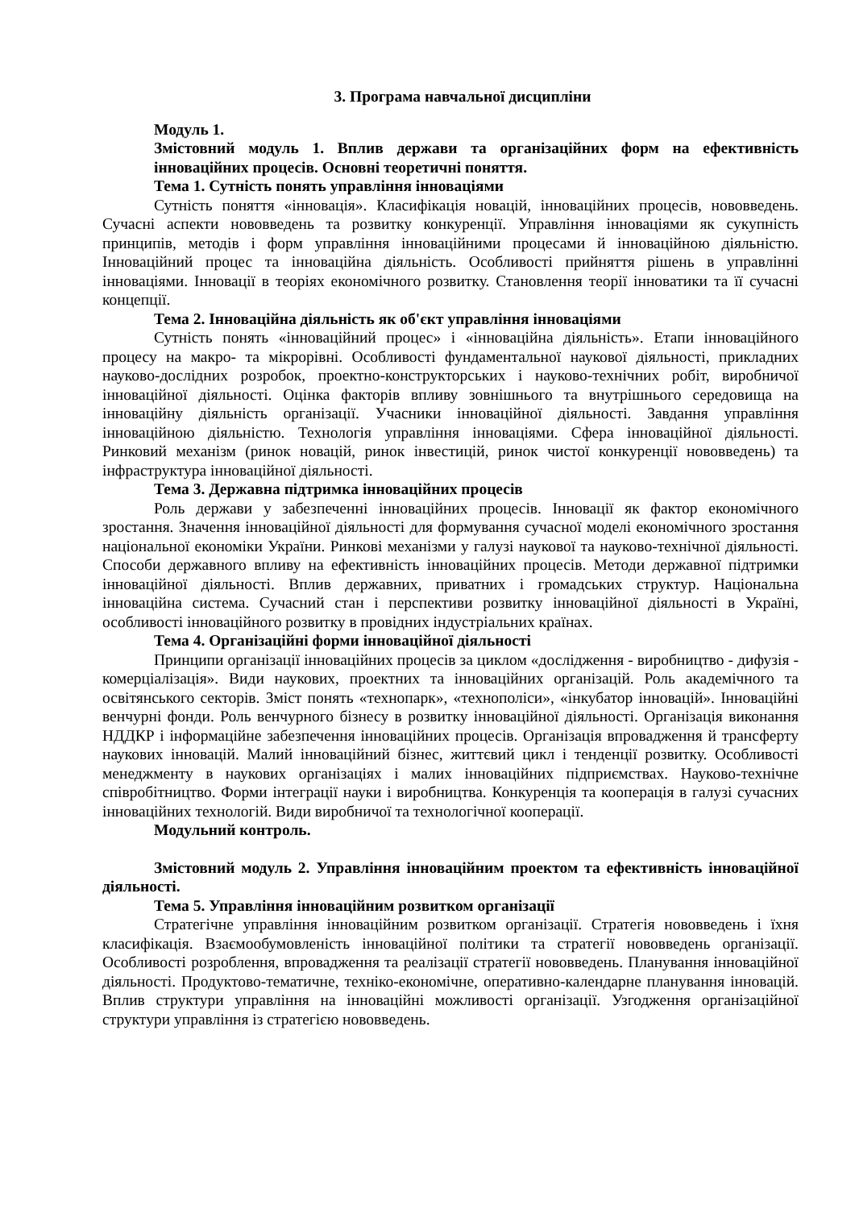3. Програма навчальної дисципліни
Модуль 1.
Змістовний модуль 1. Вплив держави та організаційних форм на ефективність інноваційних процесів. Основні теоретичні поняття.
Тема 1. Сутність понять управління інноваціями
Сутність поняття «інновація». Класифікація новацій, інноваційних процесів, нововведень. Сучасні аспекти нововведень та розвитку конкуренції. Управління інноваціями як сукупність принципів, методів і форм управління інноваційними процесами й інноваційною діяльністю. Інноваційний процес та інноваційна діяльність. Особливості прийняття рішень в управлінні інноваціями. Інновації в теоріях економічного розвитку. Становлення теорії інноватики та її сучасні концепції.
Тема 2. Інноваційна діяльність як об'єкт управління інноваціями
Сутність понять «інноваційний процес» і «інноваційна діяльність». Етапи інноваційного процесу на макро- та мікрорівні. Особливості фундаментальної наукової діяльності, прикладних науково-дослідних розробок, проектно-конструкторських і науково-технічних робіт, виробничої інноваційної діяльності. Оцінка факторів впливу зовнішнього та внутрішнього середовища на інноваційну діяльність організації. Учасники інноваційної діяльності. Завдання управління інноваційною діяльністю. Технологія управління інноваціями. Сфера інноваційної діяльності. Ринковий механізм (ринок новацій, ринок інвестицій, ринок чистої конкуренції нововведень) та інфраструктура інноваційної діяльності.
Тема 3. Державна підтримка інноваційних процесів
Роль держави у забезпеченні інноваційних процесів. Інновації як фактор економічного зростання. Значення інноваційної діяльності для формування сучасної моделі економічного зростання національної економіки України. Ринкові механізми у галузі наукової та науково-технічної діяльності. Способи державного впливу на ефективність інноваційних процесів. Методи державної підтримки інноваційної діяльності. Вплив державних, приватних і громадських структур. Національна інноваційна система. Сучасний стан і перспективи розвитку інноваційної діяльності в Україні, особливості інноваційного розвитку в провідних індустріальних країнах.
Тема 4. Організаційні форми інноваційної діяльності
Принципи організації інноваційних процесів за циклом «дослідження - виробництво - дифузія - комерціалізація». Види наукових, проектних та інноваційних організацій. Роль академічного та освітянського секторів. Зміст понять «технопарк», «технополіси», «інкубатор інновацій». Інноваційні венчурні фонди. Роль венчурного бізнесу в розвитку інноваційної діяльності. Організація виконання НДДКР і інформаційне забезпечення інноваційних процесів. Організація впровадження й трансферту наукових інновацій. Малий інноваційний бізнес, життєвий цикл і тенденції розвитку. Особливості менеджменту в наукових організаціях і малих інноваційних підприємствах. Науково-технічне співробітництво. Форми інтеграції науки і виробництва. Конкуренція та кооперація в галузі сучасних інноваційних технологій. Види виробничої та технологічної кооперації.
Модульний контроль.
Змістовний модуль 2. Управління інноваційним проектом та ефективність інноваційної діяльності.
Тема 5. Управління інноваційним розвитком організації
Стратегічне управління інноваційним розвитком організації. Стратегія нововведень і їхня класифікація. Взаємообумовленість інноваційної політики та стратегії нововведень організації. Особливості розроблення, впровадження та реалізації стратегії нововведень. Планування інноваційної діяльності. Продуктово-тематичне, техніко-економічне, оперативно-календарне планування інновацій. Вплив структури управління на інноваційні можливості організації. Узгодження організаційної структури управління із стратегією нововведень.